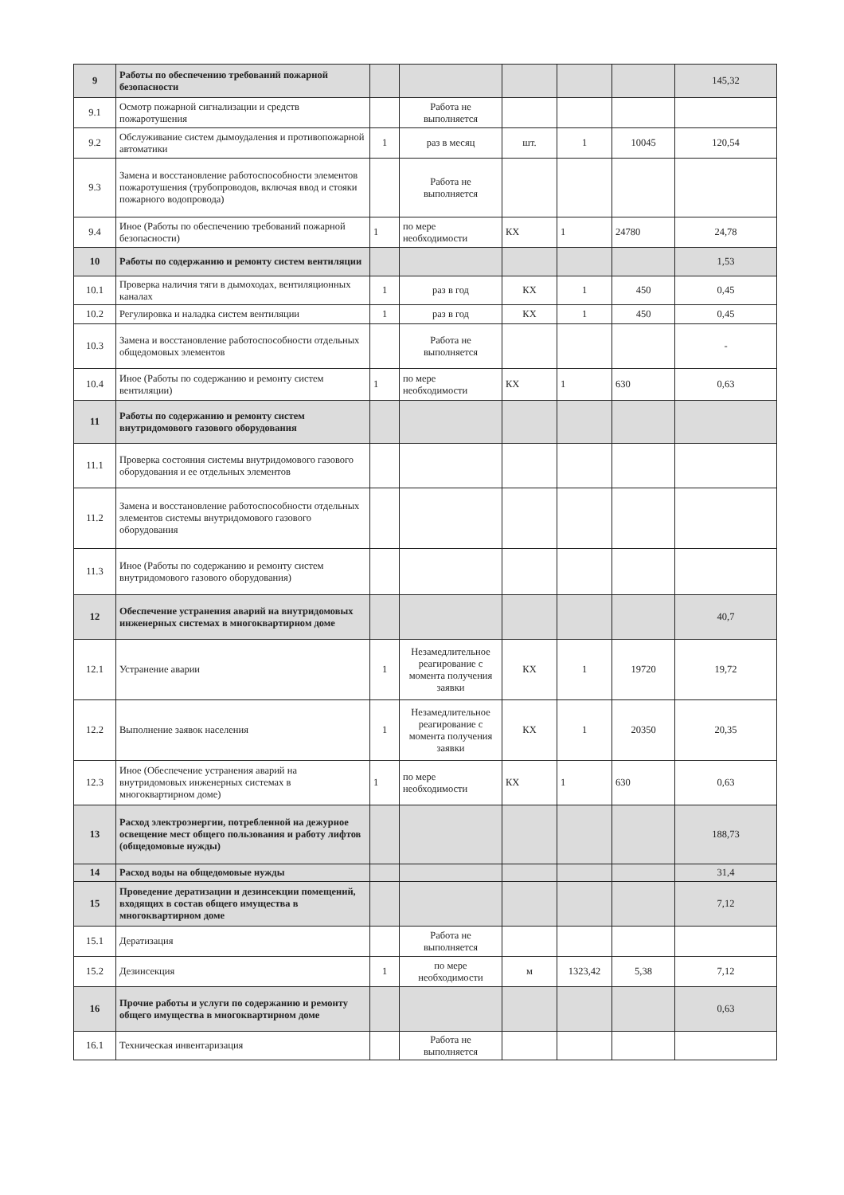| 9 | Работы по обеспечению требований пожарной безопасности | | | | | | 145,32 |
| 9.1 | Осмотр пожарной сигнализации и средств пожаротушения | | Работа не выполняется | | | | |
| 9.2 | Обслуживание систем дымоудаления и противопожарной автоматики | 1 | раз в месяц | шт. | 1 | 10045 | 120,54 |
| 9.3 | Замена и восстановление работоспособности элементов пожаротушения (трубопроводов, включая ввод и стояки пожарного водопровода) | | Работа не выполняется | | | | |
| 9.4 | Иное (Работы по обеспечению требований пожарной безопасности) | 1 | по мере необходимости | КХ | 1 | 24780 | 24,78 |
| 10 | Работы по содержанию и ремонту систем вентиляции | | | | | | 1,53 |
| 10.1 | Проверка наличия тяги в дымоходах, вентиляционных каналах | 1 | раз в год | КХ | 1 | 450 | 0,45 |
| 10.2 | Регулировка и наладка систем вентиляции | 1 | раз в год | КХ | 1 | 450 | 0,45 |
| 10.3 | Замена и восстановление работоспособности отдельных общедомовых элементов | | Работа не выполняется | | | | - |
| 10.4 | Иное (Работы по содержанию и ремонту систем вентиляции) | 1 | по мере необходимости | КХ | 1 | 630 | 0,63 |
| 11 | Работы по содержанию и ремонту систем внутридомового газового оборудования | | | | | | |
| 11.1 | Проверка состояния системы внутридомового газового оборудования и ее отдельных элементов | | | | | | |
| 11.2 | Замена и восстановление работоспособности отдельных элементов системы внутридомового газового оборудования | | | | | | |
| 11.3 | Иное (Работы по содержанию и ремонту систем внутридомового газового оборудования) | | | | | | |
| 12 | Обеспечение устранения аварий на внутридомовых инженерных системах в многоквартирном доме | | | | | | 40,7 |
| 12.1 | Устранение аварии | 1 | Незамедлительное реагирование с момента получения заявки | КХ | 1 | 19720 | 19,72 |
| 12.2 | Выполнение заявок населения | 1 | Незамедлительное реагирование с момента получения заявки | КХ | 1 | 20350 | 20,35 |
| 12.3 | Иное (Обеспечение устранения аварий на внутридомовых инженерных системах в многоквартирном доме) | 1 | по мере необходимости | КХ | 1 | 630 | 0,63 |
| 13 | Расход электроэнергии, потребленной на дежурное освещение мест общего пользования и работу лифтов (общедомовые нужды) | | | | | | 188,73 |
| 14 | Расход воды на общедомовые нужды | | | | | | 31,4 |
| 15 | Проведение дератизации и дезинсекции помещений, входящих в состав общего имущества в многоквартирном доме | | | | | | 7,12 |
| 15.1 | Дератизация | | Работа не выполняется | | | | |
| 15.2 | Дезинсекция | 1 | по мере необходимости | м | 1323,42 | 5,38 | 7,12 |
| 16 | Прочие работы и услуги по содержанию и ремонту общего имущества в многоквартирном доме | | | | | | 0,63 |
| 16.1 | Техническая инвентаризация | | Работа не выполняется | | | | |